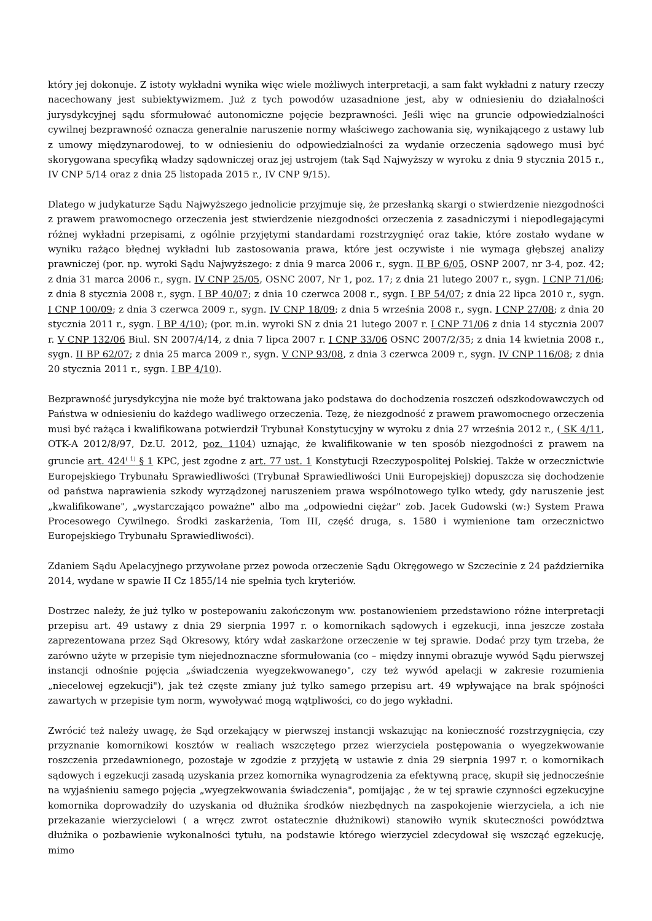który jej dokonuje. Z istoty wykładni wynika więc wiele możliwych interpretacji, a sam fakt wykładni z natury rzeczy nacechowany jest subiektywizmem. Już z tych powodów uzasadnione jest, aby w odniesieniu do działalności jurysdykcyjnej sądu sformułować autonomiczne pojęcie bezprawności. Jeśli więc na gruncie odpowiedzialności cywilnej bezprawność oznacza generalnie naruszenie normy właściwego zachowania się, wynikającego z ustawy lub z umowy międzynarodowej, to w odniesieniu do odpowiedzialności za wydanie orzeczenia sądowego musi być skorygowana specyfiką władzy sądowniczej oraz jej ustrojem (tak Sąd Najwyższy w wyroku z dnia 9 stycznia 2015 r., IV CNP 5/14 oraz z dnia 25 listopada 2015 r., IV CNP 9/15).
Dlatego w judykaturze Sądu Najwyższego jednolicie przyjmuje się, że przesłanką skargi o stwierdzenie niezgodności z prawem prawomocnego orzeczenia jest stwierdzenie niezgodności orzeczenia z zasadniczymi i niepodlegającymi różnej wykładni przepisami, z ogólnie przyjętymi standardami rozstrzygnięć oraz takie, które zostało wydane w wyniku rażąco błędnej wykładni lub zastosowania prawa, które jest oczywiste i nie wymaga głębszej analizy prawniczej (por. np. wyroki Sądu Najwyższego: z dnia 9 marca 2006 r., sygn. II BP 6/05, OSNP 2007, nr 3-4, poz. 42; z dnia 31 marca 2006 r., sygn. IV CNP 25/05, OSNC 2007, Nr 1, poz. 17; z dnia 21 lutego 2007 r., sygn. I CNP 71/06; z dnia 8 stycznia 2008 r., sygn. I BP 40/07; z dnia 10 czerwca 2008 r., sygn. I BP 54/07; z dnia 22 lipca 2010 r., sygn. I CNP 100/09; z dnia 3 czerwca 2009 r., sygn. IV CNP 18/09; z dnia 5 września 2008 r., sygn. I CNP 27/08; z dnia 20 stycznia 2011 r., sygn. I BP 4/10); (por. m.in. wyroki SN z dnia 21 lutego 2007 r. I CNP 71/06 z dnia 14 stycznia 2007 r. V CNP 132/06 Biul. SN 2007/4/14, z dnia 7 lipca 2007 r. I CNP 33/06 OSNC 2007/2/35; z dnia 14 kwietnia 2008 r., sygn. II BP 62/07; z dnia 25 marca 2009 r., sygn. V CNP 93/08, z dnia 3 czerwca 2009 r., sygn. IV CNP 116/08; z dnia 20 stycznia 2011 r., sygn. I BP 4/10).
Bezprawność jurysdykcyjna nie może być traktowana jako podstawa do dochodzenia roszczeń odszkodowawczych od Państwa w odniesieniu do każdego wadliwego orzeczenia. Tezę, że niezgodność z prawem prawomocnego orzeczenia musi być rażąca i kwalifikowana potwierdził Trybunał Konstytucyjny w wyroku z dnia 27 września 2012 r., ( SK 4/11, OTK-A 2012/8/97, Dz.U. 2012, poz. 1104) uznając, że kwalifikowanie w ten sposób niezgodności z prawem na gruncie art. 424<sup>( 1)</sup> § 1 KPC, jest zgodne z art. 77 ust. 1 Konstytucji Rzeczypospolitej Polskiej. Także w orzecznictwie Europejskiego Trybunału Sprawiedliwości (Trybunał Sprawiedliwości Unii Europejskiej) dopuszcza się dochodzenie od państwa naprawienia szkody wyrządzonej naruszeniem prawa wspólnotowego tylko wtedy, gdy naruszenie jest „kwalifikowane", „wystarczająco poważne" albo ma „odpowiedni ciężar" zob. Jacek Gudowski (w:) System Prawa Procesowego Cywilnego. Środki zaskarżenia, Tom III, część druga, s. 1580 i wymienione tam orzecznictwo Europejskiego Trybunału Sprawiedliwości).
Zdaniem Sądu Apelacyjnego przywołane przez powoda orzeczenie Sądu Okręgowego w Szczecinie z 24 października 2014, wydane w spawie II Cz 1855/14 nie spełnia tych kryteriów.
Dostrzec należy, że już tylko w postepowaniu zakończonym ww. postanowieniem przedstawiono różne interpretacji przepisu art. 49 ustawy z dnia 29 sierpnia 1997 r. o komornikach sądowych i egzekucji, inna jeszcze została zaprezentowana przez Sąd Okresowy, który wdał zaskarżone orzeczenie w tej sprawie. Dodać przy tym trzeba, że zarówno użyte w przepisie tym niejednoznaczne sformułowania (co – między innymi obrazuje wywód Sądu pierwszej instancji odnośnie pojęcia „świadczenia wyegzekwowanego", czy też wywód apelacji w zakresie rozumienia „niecelowej egzekucji"), jak też częste zmiany już tylko samego przepisu art. 49 wpływające na brak spójności zawartych w przepisie tym norm, wywoływać mogą wątpliwości, co do jego wykładni.
Zwrócić też należy uwagę, że Sąd orzekający w pierwszej instancji wskazując na konieczność rozstrzygnięcia, czy przyznanie komornikowi kosztów w realiach wszczętego przez wierzyciela postępowania o wyegzekwowanie roszczenia przedawnionego, pozostaje w zgodzie z przyjętą w ustawie z dnia 29 sierpnia 1997 r. o komornikach sądowych i egzekucji zasadą uzyskania przez komornika wynagrodzenia za efektywną pracę, skupił się jednocześnie na wyjaśnieniu samego pojęcia „wyegzekwowania świadczenia", pomijając , że w tej sprawie czynności egzekucyjne komornika doprowadziły do uzyskania od dłużnika środków niezbędnych na zaspokojenie wierzyciela, a ich nie przekazanie wierzycielowi ( a wręcz zwrot ostatecznie dłużnikowi) stanowiło wynik skuteczności powództwa dłużnika o pozbawienie wykonalności tytułu, na podstawie którego wierzyciel zdecydował się wszcząć egzekucję, mimo